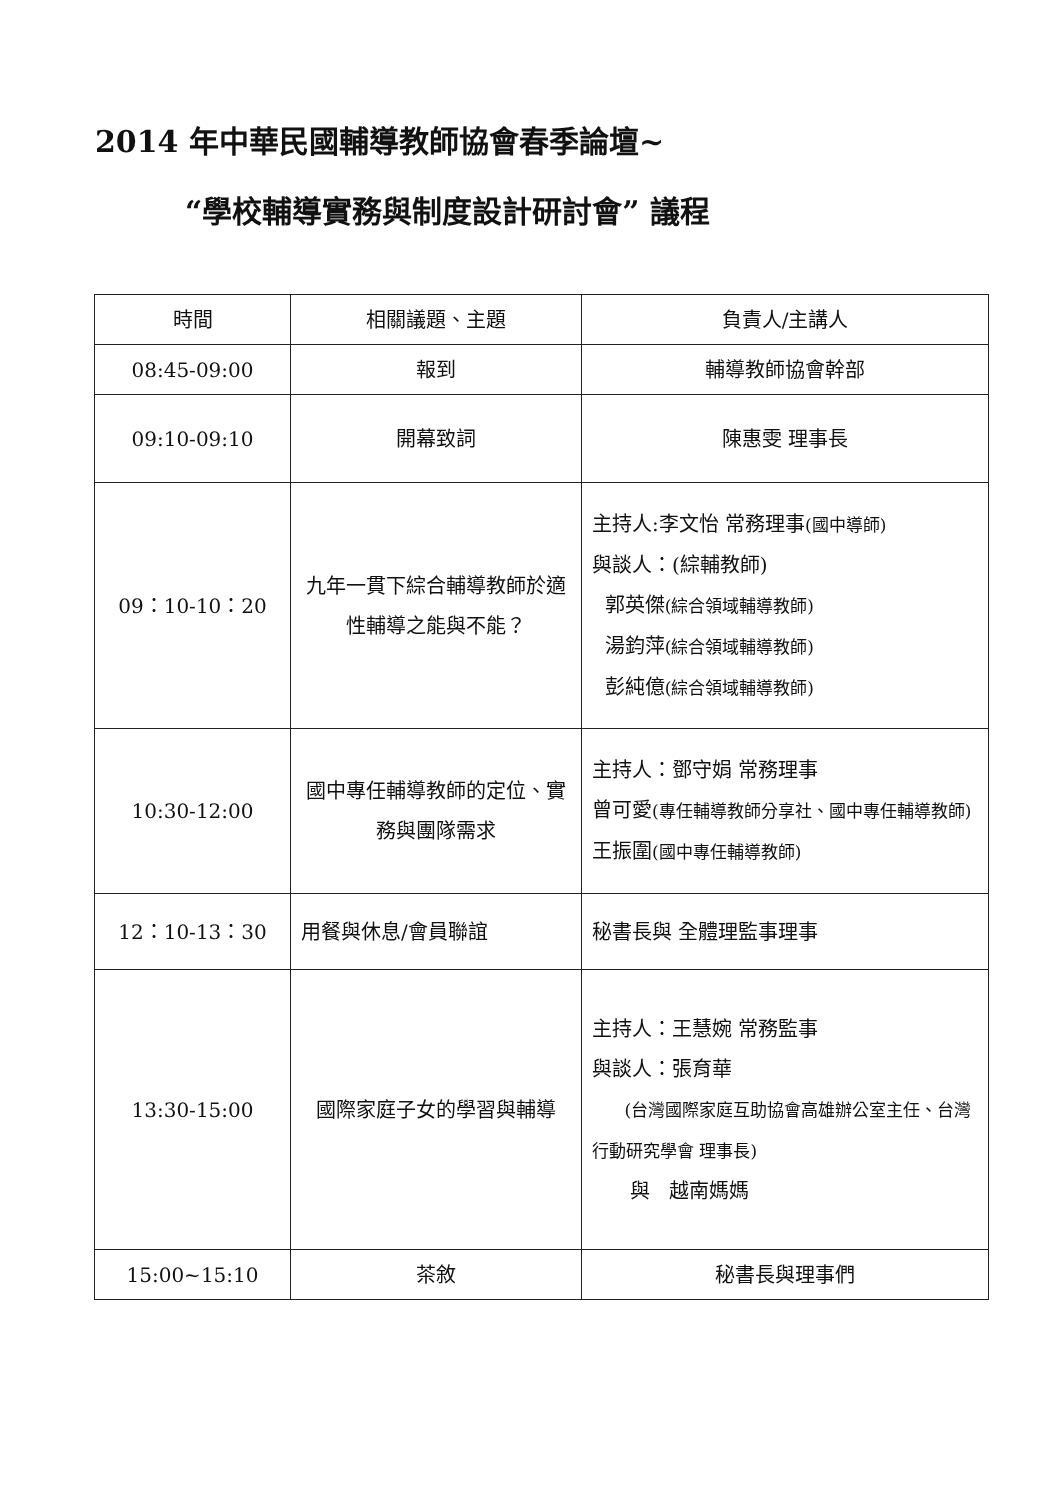2014 年中華民國輔導教師協會春季論壇~
“學校輔導實務與制度設計研討會” 議程
| 時間 | 相關議題、主題 | 負責人/主講人 |
| 08:45-09:00 | 報到 | 輔導教師協會幹部 |
| 09:10-09:10 | 開幕致詞 | 陳惠雯 理事長 |
| 09：10-10：20 | 九年一貫下綜合輔導教師於適性輔導之能與不能？ | 主持人:李文怡 常務理事 (國中導師) 與談人：(綜輔教師) 郭英傑 (綜合領域輔導教師) 湯鈞萍 (綜合領域輔導教師) 彭純億 (綜合領域輔導教師) |
| 10:30-12:00 | 國中專任輔導教師的定位、實務與團隊需求 | 主持人：鄧守娟 常務理事 曾可愛 (專任輔導教師分享社、國中專任輔導教師) 王振圍 (國中專任輔導教師) |
| 12：10-13：30 | 用餐與休息/會員聯誼 | 秘書長與 全體理監事理事 |
| 13:30-15:00 | 國際家庭子女的學習與輔導 | 主持人：王慧婉 常務監事 與談人：張育華 (台灣國際家庭互助協會高雄辦公室主任、台灣行動研究學會 理事長) 與 越南媽媽 |
| 15:00~15:10 | 茶敘 | 秘書長與理事們 |